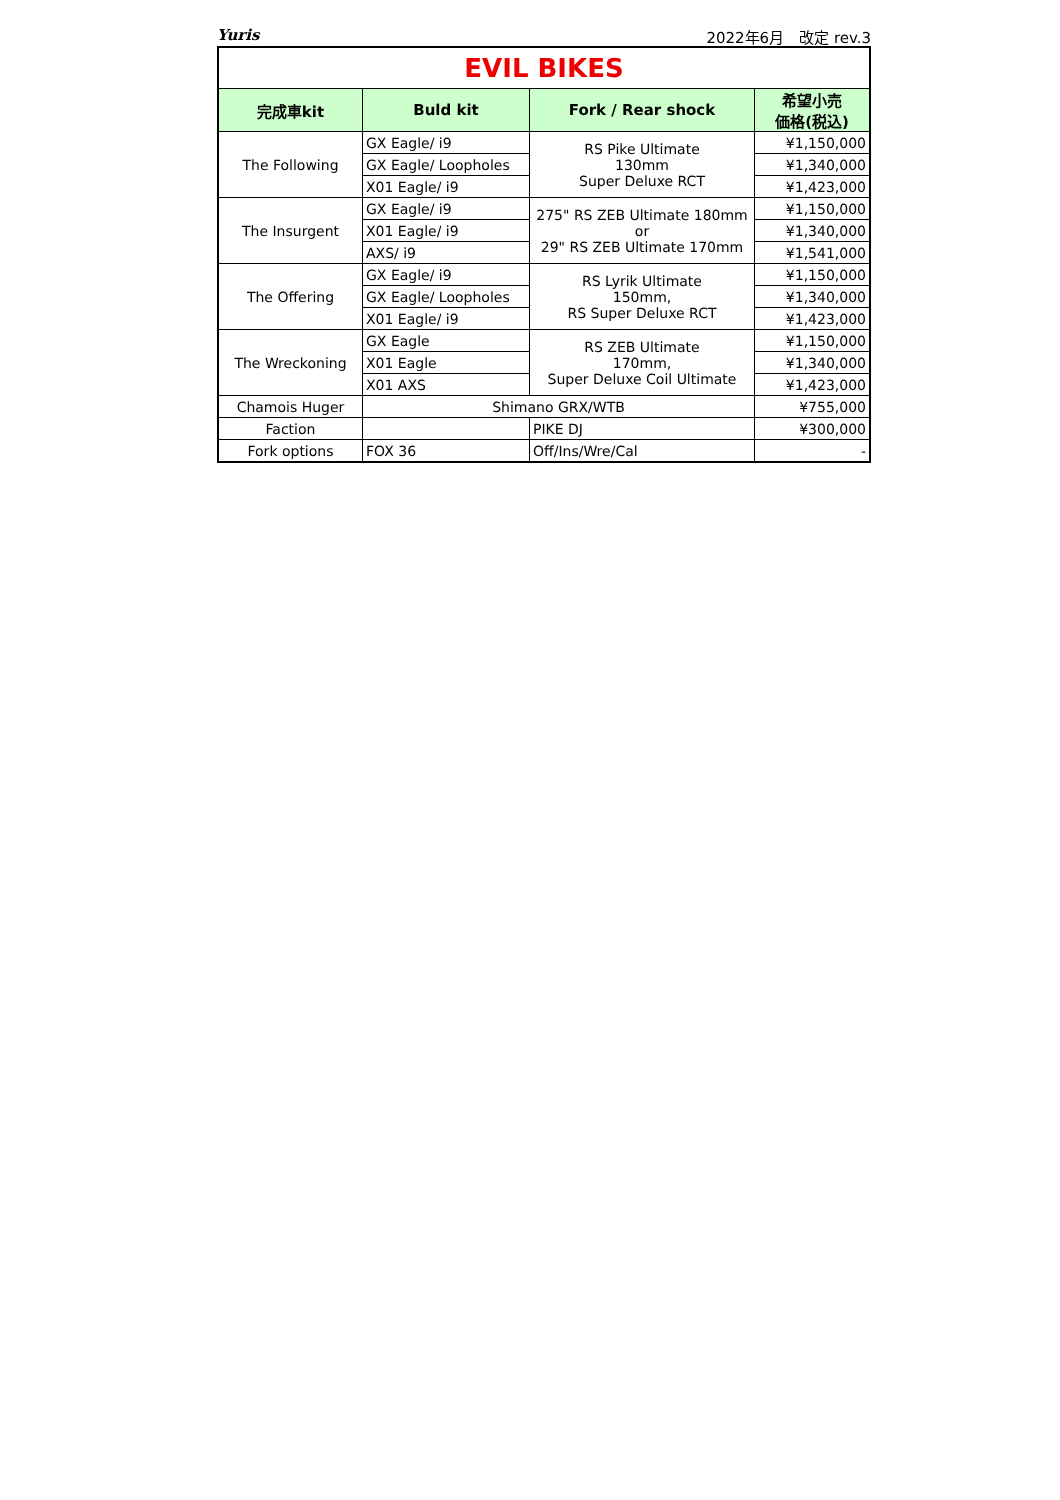Yuris 2022年6月　改定 rev.3
| EVIL BIKES | | | |
| 完成車kit | Buld kit | Fork / Rear shock | 希望小売 価格(税込) |
| The Following | GX Eagle/ i9 | RS Pike Ultimate 130mm Super Deluxe RCT | ¥1,150,000 |
| | GX Eagle/ Loopholes | | ¥1,340,000 |
| | X01 Eagle/ i9 | | ¥1,423,000 |
| The Insurgent | GX Eagle/ i9 | 275" RS ZEB Ultimate 180mm or 29" RS ZEB Ultimate 170mm | ¥1,150,000 |
| | X01 Eagle/ i9 | | ¥1,340,000 |
| | AXS/ i9 | | ¥1,541,000 |
| The Offering | GX Eagle/ i9 | RS Lyrik Ultimate 150mm, RS Super Deluxe RCT | ¥1,150,000 |
| | GX Eagle/ Loopholes | | ¥1,340,000 |
| | X01 Eagle/ i9 | | ¥1,423,000 |
| The Wreckoning | GX Eagle | RS ZEB Ultimate 170mm, Super Deluxe Coil Ultimate | ¥1,150,000 |
| | X01 Eagle | | ¥1,340,000 |
| | X01 AXS | | ¥1,423,000 |
| Chamois Huger | Shimano GRX/WTB | | ¥755,000 |
| Faction | | PIKE DJ | ¥300,000 |
| Fork options | FOX 36 | Off/Ins/Wre/Cal | - |